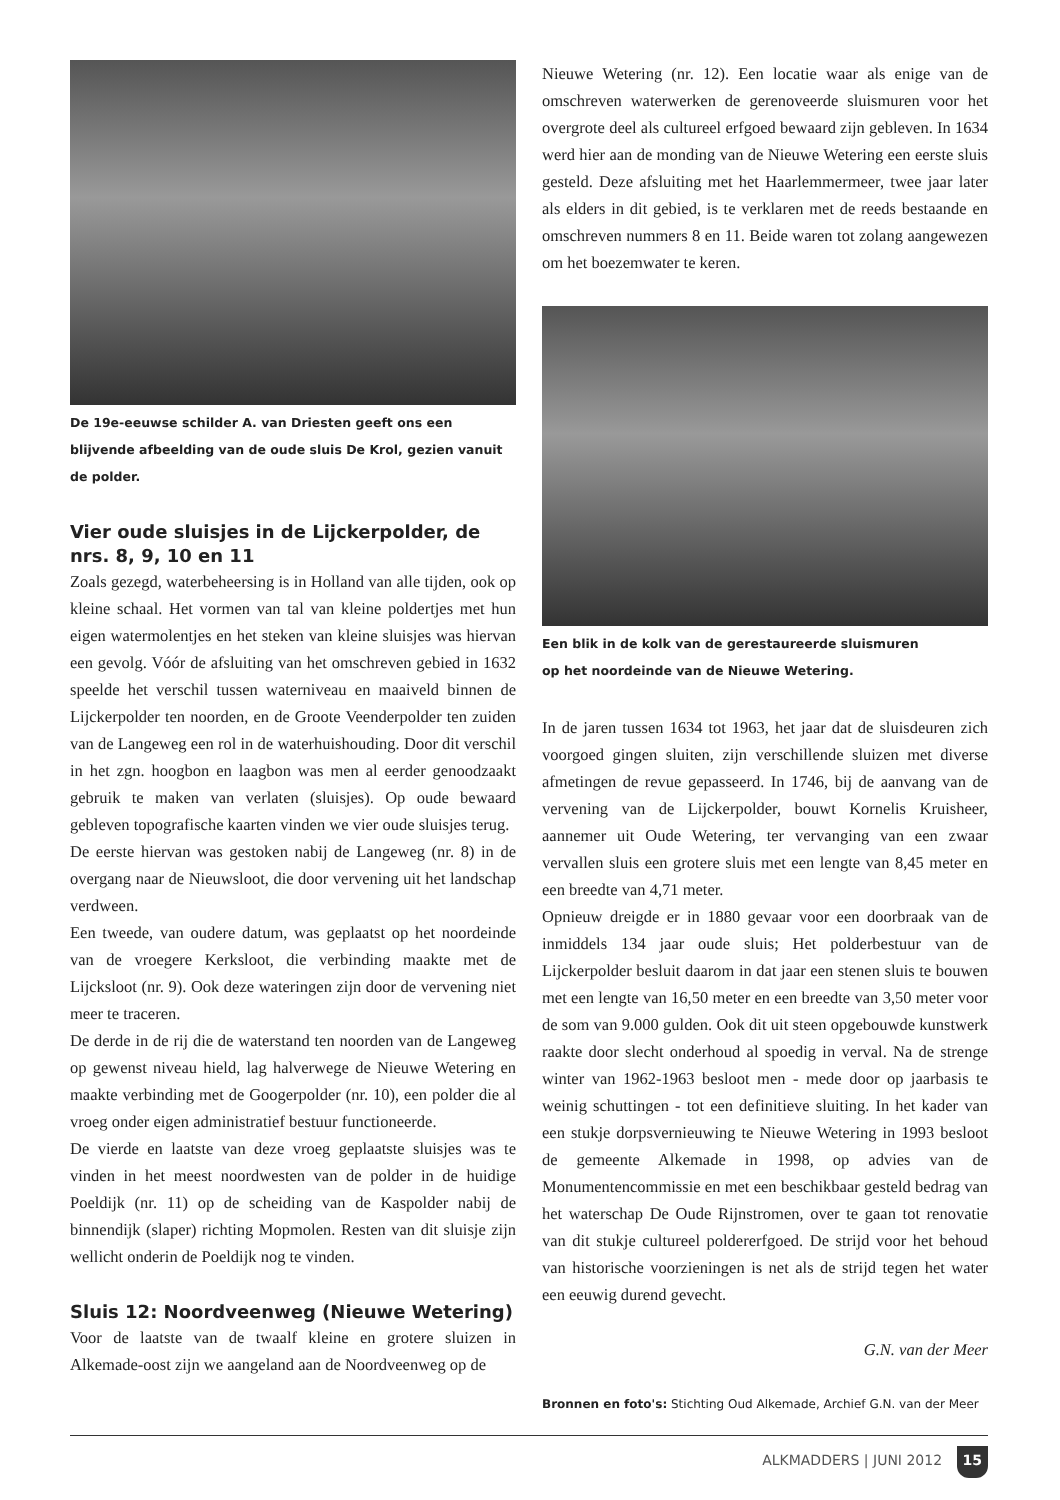De 19e-eeuwse schilder A. van Driesten geeft ons een blijvende afbeelding van de oude sluis De Krol, gezien vanuit de polder.
Vier oude sluisjes in de Lijckerpolder, de nrs. 8, 9, 10 en 11
Zoals gezegd, waterbeheersing is in Holland van alle tijden, ook op kleine schaal. Het vormen van tal van kleine poldertjes met hun eigen watermolentjes en het steken van kleine sluisjes was hiervan een gevolg. Vóór de afsluiting van het omschreven gebied in 1632 speelde het verschil tussen waterniveau en maaiveld binnen de Lijckerpolder ten noorden, en de Groote Veenderpolder ten zuiden van de Langeweg een rol in de waterhuishouding. Door dit verschil in het zgn. hoogbon en laagbon was men al eerder genoodzaakt gebruik te maken van verlaten (sluisjes). Op oude bewaard gebleven topografische kaarten vinden we vier oude sluisjes terug.
De eerste hiervan was gestoken nabij de Langeweg (nr. 8) in de overgang naar de Nieuwsloot, die door vervening uit het landschap verdween.
Een tweede, van oudere datum, was geplaatst op het noordeinde van de vroegere Kerksloot, die verbinding maakte met de Lijcksloot (nr. 9). Ook deze wateringen zijn door de vervening niet meer te traceren.
De derde in de rij die de waterstand ten noorden van de Langeweg op gewenst niveau hield, lag halverwege de Nieuwe Wetering en maakte verbinding met de Googerpolder (nr. 10), een polder die al vroeg onder eigen administratief bestuur functioneerde.
De vierde en laatste van deze vroeg geplaatste sluisjes was te vinden in het meest noordwesten van de polder in de huidige Poeldijk (nr. 11) op de scheiding van de Kaspolder nabij de binnendijk (slaper) richting Mopmolen. Resten van dit sluisje zijn wellicht onderin de Poeldijk nog te vinden.
Sluis 12: Noordveenweg (Nieuwe Wetering)
Voor de laatste van de twaalf kleine en grotere sluizen in Alkemade-oost zijn we aangeland aan de Noordveenweg op de
Nieuwe Wetering (nr. 12). Een locatie waar als enige van de omschreven waterwerken de gerenoveerde sluismuren voor het overgrote deel als cultureel erfgoed bewaard zijn gebleven. In 1634 werd hier aan de monding van de Nieuwe Wetering een eerste sluis gesteld. Deze afsluiting met het Haarlemmermeer, twee jaar later als elders in dit gebied, is te verklaren met de reeds bestaande en omschreven nummers 8 en 11. Beide waren tot zolang aangewezen om het boezemwater te keren.
Een blik in de kolk van de gerestaureerde sluismuren
op het noordeinde van de Nieuwe Wetering.
In de jaren tussen 1634 tot 1963, het jaar dat de sluisdeuren zich voorgoed gingen sluiten, zijn verschillende sluizen met diverse afmetingen de revue gepasseerd. In 1746, bij de aanvang van de vervening van de Lijckerpolder, bouwt Kornelis Kruisheer, aannemer uit Oude Wetering, ter vervanging van een zwaar vervallen sluis een grotere sluis met een lengte van 8,45 meter en een breedte van 4,71 meter.
Opnieuw dreigde er in 1880 gevaar voor een doorbraak van de inmiddels 134 jaar oude sluis; Het polderbestuur van de Lijckerpolder besluit daarom in dat jaar een stenen sluis te bouwen met een lengte van 16,50 meter en een breedte van 3,50 meter voor de som van 9.000 gulden. Ook dit uit steen opgebouwde kunstwerk raakte door slecht onderhoud al spoedig in verval. Na de strenge winter van 1962-1963 besloot men - mede door op jaarbasis te weinig schuttingen - tot een definitieve sluiting. In het kader van een stukje dorpsvernieuwing te Nieuwe Wetering in 1993 besloot de gemeente Alkemade in 1998, op advies van de Monumentencommissie en met een beschikbaar gesteld bedrag van het waterschap De Oude Rijnstromen, over te gaan tot renovatie van dit stukje cultureel poldererfgoed. De strijd voor het behoud van historische voorzieningen is net als de strijd tegen het water een eeuwig durend gevecht.
G.N. van der Meer
Bronnen en foto's: Stichting Oud Alkemade, Archief G.N. van der Meer
ALKMADDERS | JUNI 2012 15